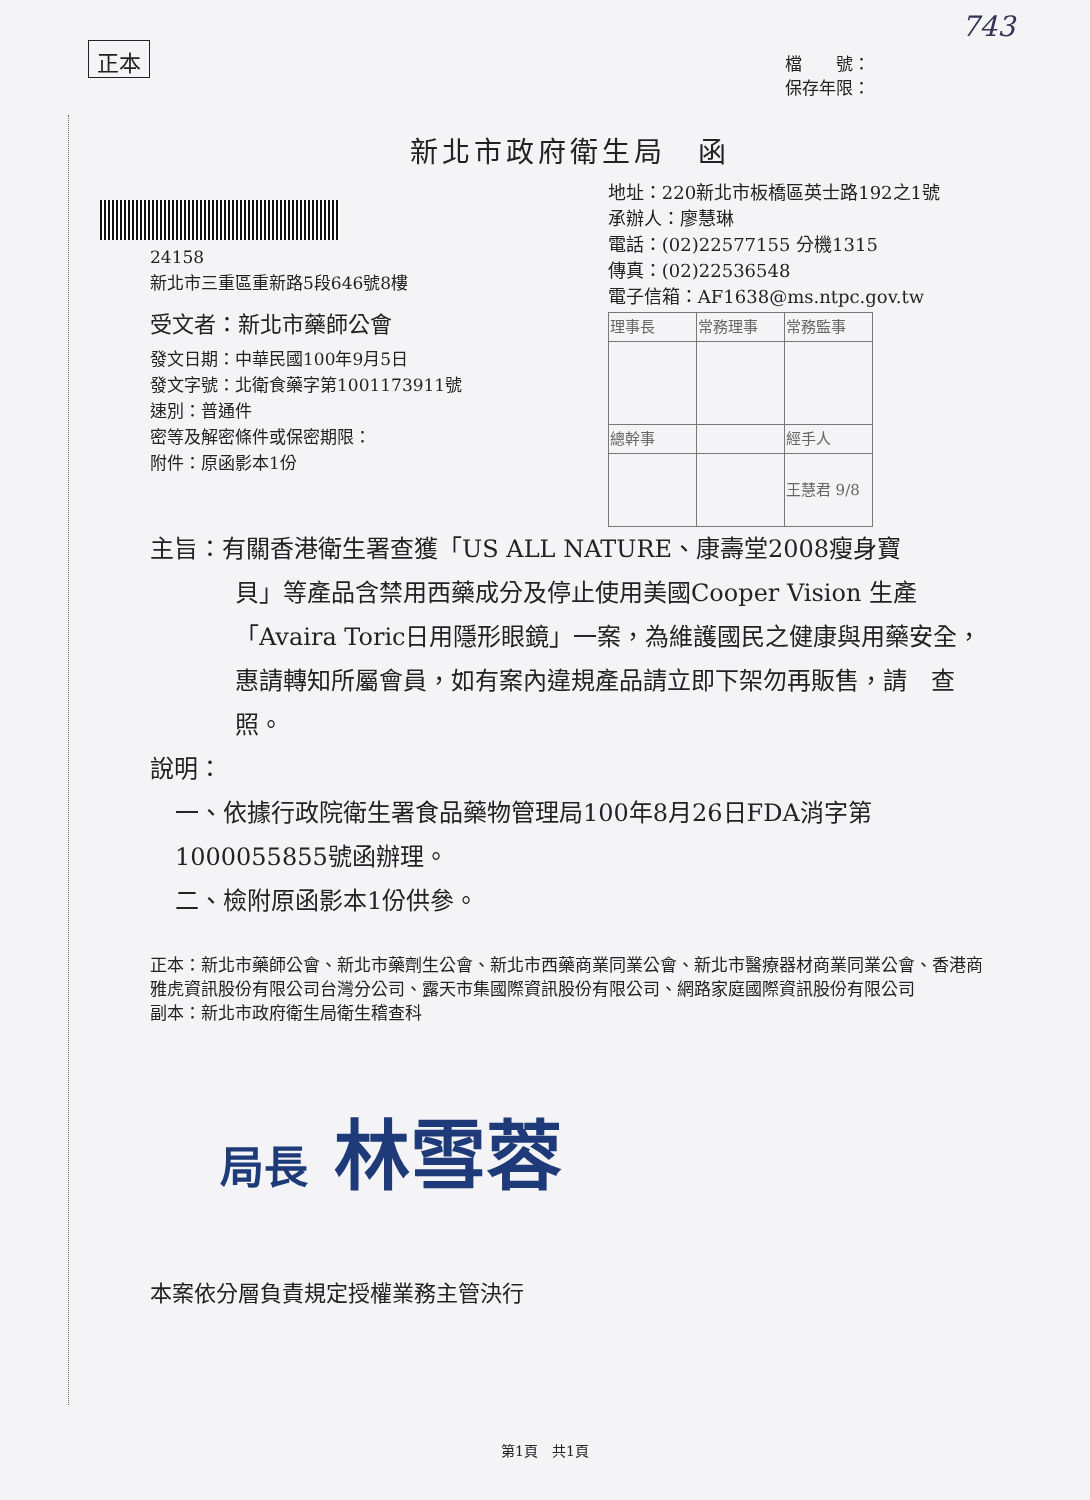743
正本
檔　　號：
保存年限：
新北市政府衛生局　函
24158
新北市三重區重新路5段646號8樓
受文者：新北市藥師公會
發文日期：中華民國100年9月5日
發文字號：北衛食藥字第1001173911號
速別：普通件
密等及解密條件或保密期限：
附件：原函影本1份
地址：220新北市板橋區英士路192之1號
承辦人：廖慧琳
電話：(02)22577155 分機1315
傳真：(02)22536548
電子信箱：AF1638@ms.ntpc.gov.tw
| 理事長 | 常務理事 | 常務監事 |
| 總幹事 | | 經手人 |
| | | 王慧君 9/8 |
主旨：有關香港衛生署查獲「US ALL NATURE、康壽堂2008瘦身寶
貝」等產品含禁用西藥成分及停止使用美國Cooper Vision 生產「Avaira Toric日用隱形眼鏡」一案，為維護國民之健康與用藥安全，惠請轉知所屬會員，如有案內違規產品請立即下架勿再販售，請　查照。
說明：
一、依據行政院衛生署食品藥物管理局100年8月26日FDA消字第1000055855號函辦理。
二、檢附原函影本1份供參。
正本：新北市藥師公會、新北市藥劑生公會、新北市西藥商業同業公會、新北市醫療器材商業同業公會、香港商雅虎資訊股份有限公司台灣分公司、露天市集國際資訊股份有限公司、網路家庭國際資訊股份有限公司
副本：新北市政府衛生局衛生稽查科
局長 林雪蓉
本案依分層負責規定授權業務主管決行
第1頁　共1頁